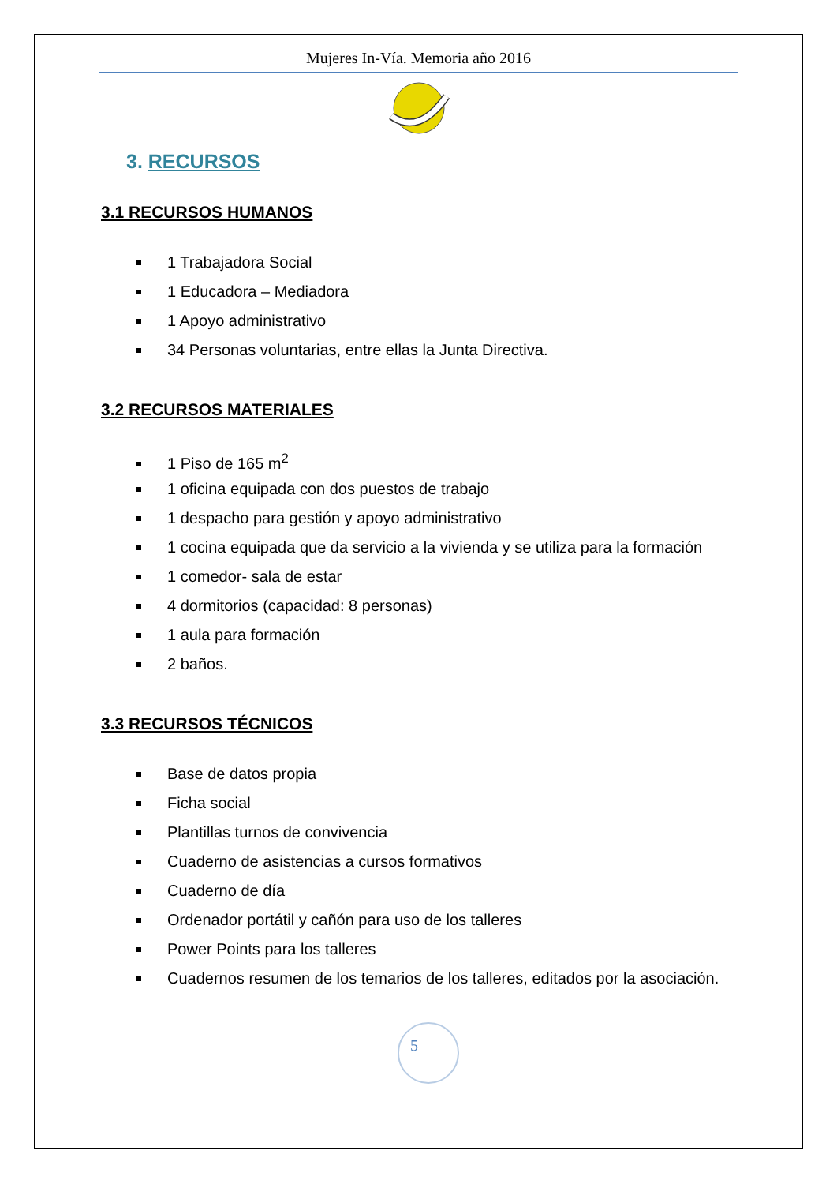Mujeres In-Vía. Memoria año 2016
3. RECURSOS
3.1 RECURSOS HUMANOS
1 Trabajadora Social
1 Educadora – Mediadora
1 Apoyo administrativo
34 Personas voluntarias, entre ellas la Junta Directiva.
3.2 RECURSOS MATERIALES
1 Piso de 165 m<sup>2</sup>
1 oficina equipada con dos puestos de trabajo
1 despacho para gestión y apoyo administrativo
1 cocina equipada que da servicio a la vivienda y se utiliza para la formación
1 comedor- sala de estar
4 dormitorios (capacidad: 8 personas)
1 aula para formación
2 baños.
3.3 RECURSOS TÉCNICOS
Base de datos propia
Ficha social
Plantillas turnos de convivencia
Cuaderno de asistencias a cursos formativos
Cuaderno de día
Ordenador portátil y cañón para uso de los talleres
Power Points para los talleres
Cuadernos resumen de los temarios de los talleres, editados por la asociación.
5